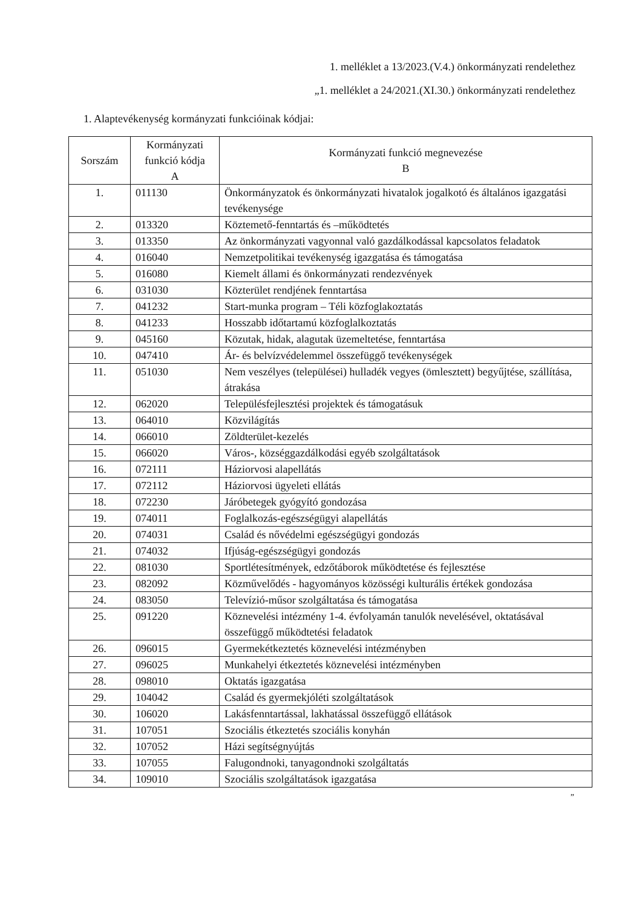1. melléklet a 13/2023.(V.4.) önkormányzati rendelethez
„1. melléklet a 24/2021.(XI.30.) önkormányzati rendelethez
1. Alaptevékenység kormányzati funkcióinak kódjai:
| Sorszám | Kormányzati funkció kódja A | Kormányzati funkció megnevezése B |
| --- | --- | --- |
| 1. | 011130 | Önkormányzatok és önkormányzati hivatalok jogalkotó és általános igazgatási tevékenysége |
| 2. | 013320 | Köztemető-fenntartás és –működtetés |
| 3. | 013350 | Az önkormányzati vagyonnal való gazdálkodással kapcsolatos feladatok |
| 4. | 016040 | Nemzetpolitikai tevékenység igazgatása és támogatása |
| 5. | 016080 | Kiemelt állami és önkormányzati rendezvények |
| 6. | 031030 | Közterület rendjének fenntartása |
| 7. | 041232 | Start-munka program – Téli közfoglakoztatás |
| 8. | 041233 | Hosszabb időtartamú közfoglalkoztatás |
| 9. | 045160 | Közutak, hidak, alagutak üzemeltetése, fenntartása |
| 10. | 047410 | Ár- és belvízvédelemmel összefüggő tevékenységek |
| 11. | 051030 | Nem veszélyes (települései) hulladék vegyes (ömlesztett) begyűjtése, szállítása, átrakása |
| 12. | 062020 | Településfejlesztési projektek és támogatásuk |
| 13. | 064010 | Közvilágítás |
| 14. | 066010 | Zöldterület-kezelés |
| 15. | 066020 | Város-, községgazdálkodási egyéb szolgáltatások |
| 16. | 072111 | Háziorvosi alapellátás |
| 17. | 072112 | Háziorvosi ügyeleti ellátás |
| 18. | 072230 | Járóbetegek gyógyító gondozása |
| 19. | 074011 | Foglalkozás-egészségügyi alapellátás |
| 20. | 074031 | Család és nővédelmi egészségügyi gondozás |
| 21. | 074032 | Ifjúság-egészségügyi gondozás |
| 22. | 081030 | Sportlétesítmények, edzőtáborok működtetése és fejlesztése |
| 23. | 082092 | Közművelődés - hagyományos közösségi kulturális értékek gondozása |
| 24. | 083050 | Televízió-műsor szolgáltatása és támogatása |
| 25. | 091220 | Köznevelési intézmény 1-4. évfolyamán tanulók nevelésével, oktatásával összefüggő működtetési feladatok |
| 26. | 096015 | Gyermekétkeztetés köznevelési intézményben |
| 27. | 096025 | Munkahelyi étkeztetés köznevelési intézményben |
| 28. | 098010 | Oktatás igazgatása |
| 29. | 104042 | Család és gyermekjóléti szolgáltatások |
| 30. | 106020 | Lakásfenntartással, lakhatással összefüggő ellátások |
| 31. | 107051 | Szociális étkeztetés szociális konyhán |
| 32. | 107052 | Házi segítségnyújtás |
| 33. | 107055 | Falugondnoki, tanyagondnoki szolgáltatás |
| 34. | 109010 | Szociális szolgáltatások igazgatása |
”